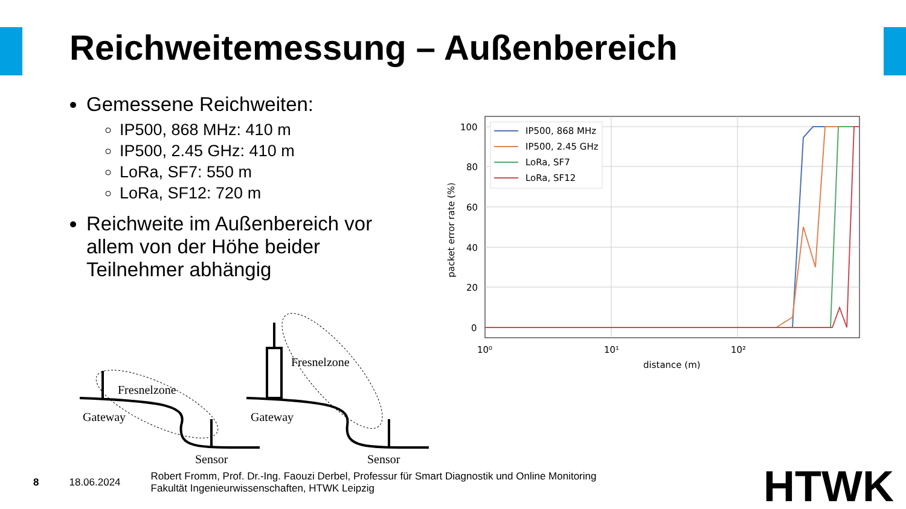Reichweitemessung – Außenbereich
Gemessene Reichweiten:
IP500, 868 MHz: 410 m
IP500, 2.45 GHz: 410 m
LoRa, SF7: 550 m
LoRa, SF12: 720 m
Reichweite im Außenbereich vor allem von der Höhe beider Teilnehmer abhängig
Fresnelzone
Gateway
Sensor
Fresnelzone
Gateway
Sensor
100
80
60
40
20
0
10⁰
10¹
10²
distance (m)
packet error rate (%)
IP500, 868 MHz
IP500, 2.45 GHz
LoRa, SF7
LoRa, SF12
8 18.06.2024 Robert Fromm, Prof. Dr.-Ing. Faouzi Derbel, Professur für Smart Diagnostik und Online Monitoring
Fakultät Ingenieurwissenschaften, HTWK Leipzig
HTWK